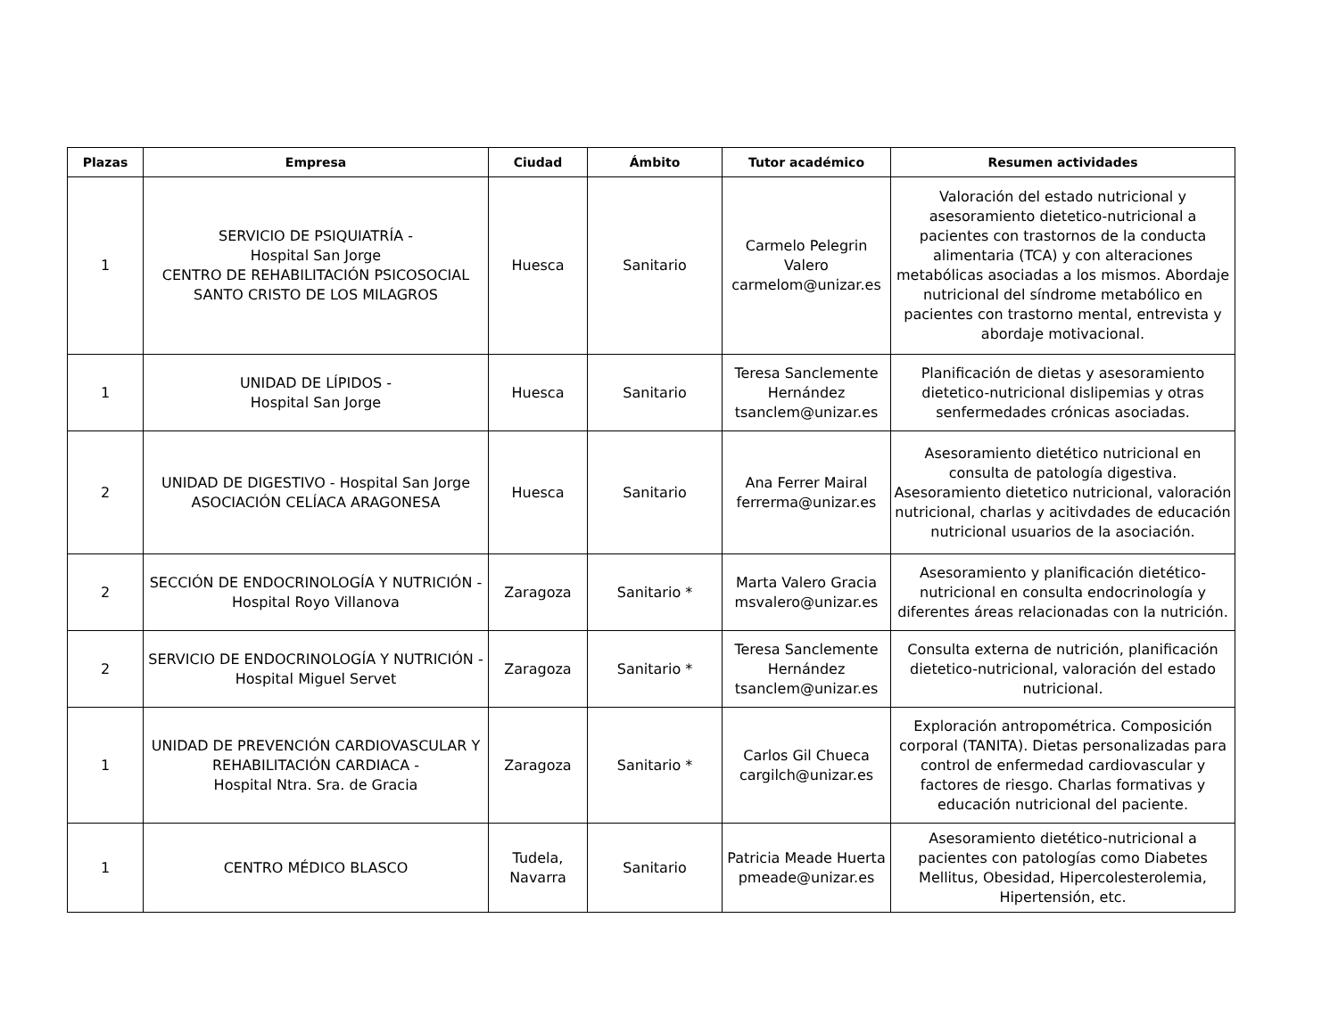| Plazas | Empresa | Ciudad | Ámbito | Tutor académico | Resumen actividades |
| --- | --- | --- | --- | --- | --- |
| 1 | SERVICIO DE PSIQUIATRÍA - Hospital San Jorge CENTRO DE REHABILITACIÓN PSICOSOCIAL SANTO CRISTO DE LOS MILAGROS | Huesca | Sanitario | Carmelo Pelegrin Valero carmelom@unizar.es | Valoración del estado nutricional y asesoramiento dietetico-nutricional a pacientes con trastornos de la conducta alimentaria (TCA) y con alteraciones metabólicas asociadas a los mismos. Abordaje nutricional del síndrome metabólico en pacientes con trastorno mental, entrevista y abordaje motivacional. |
| 1 | UNIDAD DE LÍPIDOS - Hospital San Jorge | Huesca | Sanitario | Teresa Sanclemente Hernández tsanclem@unizar.es | Planificación de dietas y asesoramiento dietetico-nutricional dislipemias y otras senfermedades crónicas asociadas. |
| 2 | UNIDAD DE DIGESTIVO - Hospital San Jorge ASOCIACIÓN CELÍACA ARAGONESA | Huesca | Sanitario | Ana Ferrer Mairal ferrerma@unizar.es | Asesoramiento dietético nutricional en consulta de patología digestiva. Asesoramiento dietetico nutricional, valoración nutricional, charlas y acitivdades de educación nutricional usuarios de la asociación. |
| 2 | SECCIÓN DE ENDOCRINOLOGÍA Y NUTRICIÓN - Hospital Royo Villanova | Zaragoza | Sanitario * | Marta Valero Gracia msvalero@unizar.es | Asesoramiento y planificación dietético-nutricional en consulta endocrinología y diferentes áreas relacionadas con la nutrición. |
| 2 | SERVICIO DE ENDOCRINOLOGÍA Y NUTRICIÓN - Hospital Miguel Servet | Zaragoza | Sanitario * | Teresa Sanclemente Hernández tsanclem@unizar.es | Consulta externa de nutrición, planificación dietetico-nutricional, valoración del estado nutricional. |
| 1 | UNIDAD DE PREVENCIÓN CARDIOVASCULAR Y REHABILITACIÓN CARDIACA - Hospital Ntra. Sra. de Gracia | Zaragoza | Sanitario * | Carlos Gil Chueca cargilch@unizar.es | Exploración antropométrica. Composición corporal (TANITA). Dietas personalizadas para control de enfermedad cardiovascular y factores de riesgo. Charlas formativas y educación nutricional del paciente. |
| 1 | CENTRO MÉDICO BLASCO | Tudela, Navarra | Sanitario | Patricia Meade Huerta pmeade@unizar.es | Asesoramiento dietético-nutricional a pacientes con patologías como Diabetes Mellitus, Obesidad, Hipercolesterolemia, Hipertensión, etc. |